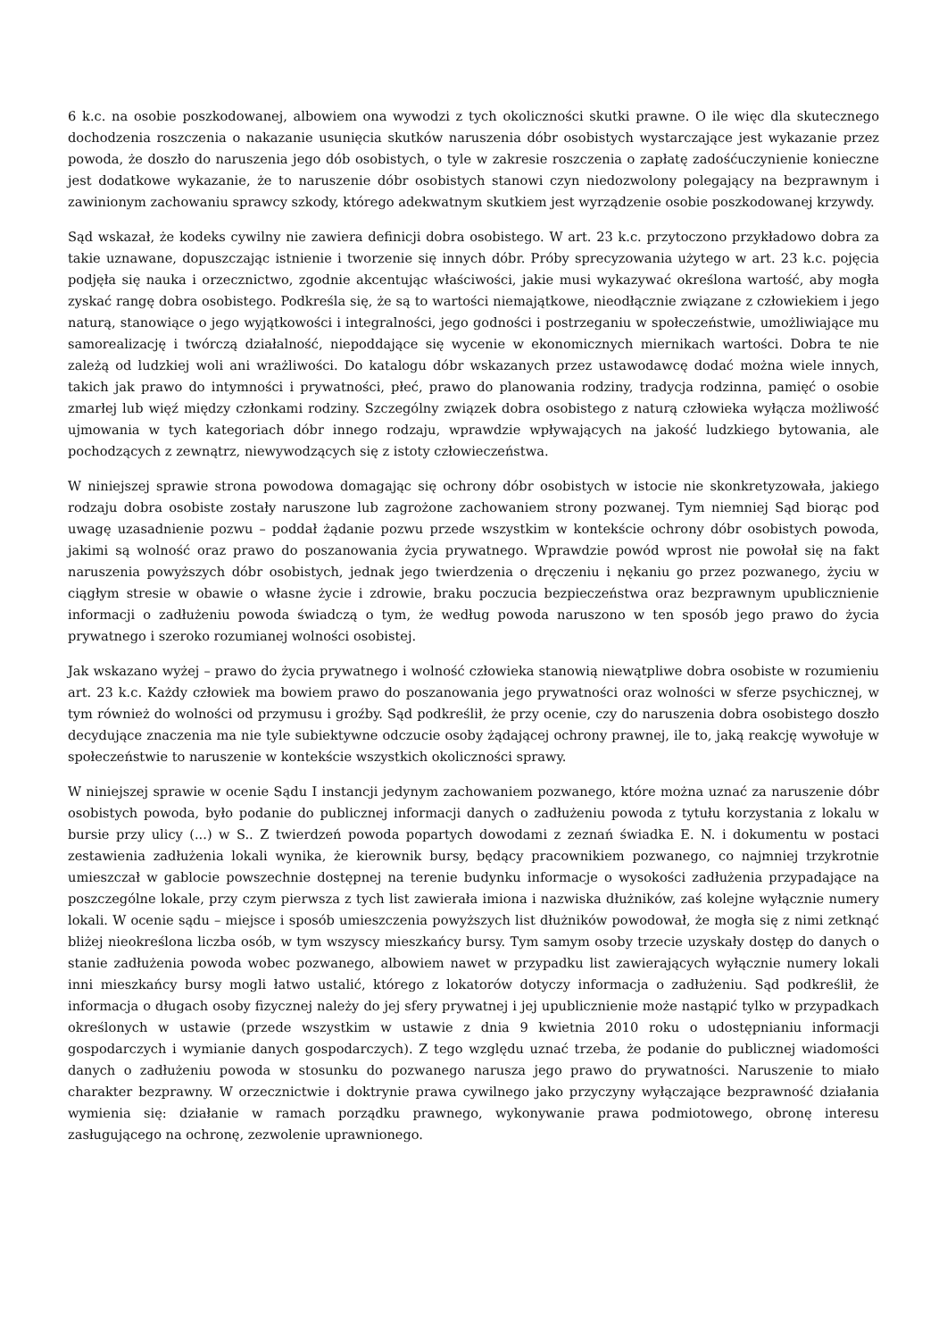6 k.c. na osobie poszkodowanej, albowiem ona wywodzi z tych okoliczności skutki prawne. O ile więc dla skutecznego dochodzenia roszczenia o nakazanie usunięcia skutków naruszenia dóbr osobistych wystarczające jest wykazanie przez powoda, że doszło do naruszenia jego dób osobistych, o tyle w zakresie roszczenia o zapłatę zadośćuczynienie konieczne jest dodatkowe wykazanie, że to naruszenie dóbr osobistych stanowi czyn niedozwolony polegający na bezprawnym i zawinionym zachowaniu sprawcy szkody, którego adekwatnym skutkiem jest wyrządzenie osobie poszkodowanej krzywdy.
Sąd wskazał, że kodeks cywilny nie zawiera definicji dobra osobistego. W art. 23 k.c. przytoczono przykładowo dobra za takie uznawane, dopuszczając istnienie i tworzenie się innych dóbr. Próby sprecyzowania użytego w art. 23 k.c. pojęcia podjęła się nauka i orzecznictwo, zgodnie akcentując właściwości, jakie musi wykazywać określona wartość, aby mogła zyskać rangę dobra osobistego. Podkreśla się, że są to wartości niemajątkowe, nieodłącznie związane z człowiekiem i jego naturą, stanowiące o jego wyjątkowości i integralności, jego godności i postrzeganiu w społeczeństwie, umożliwiające mu samorealizację i twórczą działalność, niepoddające się wycenie w ekonomicznych miernikach wartości. Dobra te nie zależą od ludzkiej woli ani wrażliwości. Do katalogu dóbr wskazanych przez ustawodawcę dodać można wiele innych, takich jak prawo do intymności i prywatności, płeć, prawo do planowania rodziny, tradycja rodzinna, pamięć o osobie zmarłej lub więź między członkami rodziny. Szczególny związek dobra osobistego z naturą człowieka wyłącza możliwość ujmowania w tych kategoriach dóbr innego rodzaju, wprawdzie wpływających na jakość ludzkiego bytowania, ale pochodzących z zewnątrz, niewywodzących się z istoty człowieczeństwa.
W niniejszej sprawie strona powodowa domagając się ochrony dóbr osobistych w istocie nie skonkretyzowała, jakiego rodzaju dobra osobiste zostały naruszone lub zagrożone zachowaniem strony pozwanej. Tym niemniej Sąd biorąc pod uwagę uzasadnienie pozwu – poddał żądanie pozwu przede wszystkim w kontekście ochrony dóbr osobistych powoda, jakimi są wolność oraz prawo do poszanowania życia prywatnego. Wprawdzie powód wprost nie powołał się na fakt naruszenia powyższych dóbr osobistych, jednak jego twierdzenia o dręczeniu i nękaniu go przez pozwanego, życiu w ciągłym stresie w obawie o własne życie i zdrowie, braku poczucia bezpieczeństwa oraz bezprawnym upublicznienie informacji o zadłużeniu powoda świadczą o tym, że według powoda naruszono w ten sposób jego prawo do życia prywatnego i szeroko rozumianej wolności osobistej.
Jak wskazano wyżej – prawo do życia prywatnego i wolność człowieka stanowią niewątpliwe dobra osobiste w rozumieniu art. 23 k.c. Każdy człowiek ma bowiem prawo do poszanowania jego prywatności oraz wolności w sferze psychicznej, w tym również do wolności od przymusu i groźby. Sąd podkreślił, że przy ocenie, czy do naruszenia dobra osobistego doszło decydujące znaczenia ma nie tyle subiektywne odczucie osoby żądającej ochrony prawnej, ile to, jaką reakcję wywołuje w społeczeństwie to naruszenie w kontekście wszystkich okoliczności sprawy.
W niniejszej sprawie w ocenie Sądu I instancji jedynym zachowaniem pozwanego, które można uznać za naruszenie dóbr osobistych powoda, było podanie do publicznej informacji danych o zadłużeniu powoda z tytułu korzystania z lokalu w bursie przy ulicy (...) w S.. Z twierdzeń powoda popartych dowodami z zeznań świadka E. N. i dokumentu w postaci zestawienia zadłużenia lokali wynika, że kierownik bursy, będący pracownikiem pozwanego, co najmniej trzykrotnie umieszczał w gablocie powszechnie dostępnej na terenie budynku informacje o wysokości zadłużenia przypadające na poszczególne lokale, przy czym pierwsza z tych list zawierała imiona i nazwiska dłużników, zaś kolejne wyłącznie numery lokali. W ocenie sądu – miejsce i sposób umieszczenia powyższych list dłużników powodował, że mogła się z nimi zetknąć bliżej nieokreślona liczba osób, w tym wszyscy mieszkańcy bursy. Tym samym osoby trzecie uzyskały dostęp do danych o stanie zadłużenia powoda wobec pozwanego, albowiem nawet w przypadku list zawierających wyłącznie numery lokali inni mieszkańcy bursy mogli łatwo ustalić, którego z lokatorów dotyczy informacja o zadłużeniu. Sąd podkreślił, że informacja o długach osoby fizycznej należy do jej sfery prywatnej i jej upublicznienie może nastąpić tylko w przypadkach określonych w ustawie (przede wszystkim w ustawie z dnia 9 kwietnia 2010 roku o udostępnianiu informacji gospodarczych i wymianie danych gospodarczych). Z tego względu uznać trzeba, że podanie do publicznej wiadomości danych o zadłużeniu powoda w stosunku do pozwanego narusza jego prawo do prywatności. Naruszenie to miało charakter bezprawny. W orzecznictwie i doktrynie prawa cywilnego jako przyczyny wyłączające bezprawność działania wymienia się: działanie w ramach porządku prawnego, wykonywanie prawa podmiotowego, obronę interesu zasługującego na ochronę, zezwolenie uprawnionego.